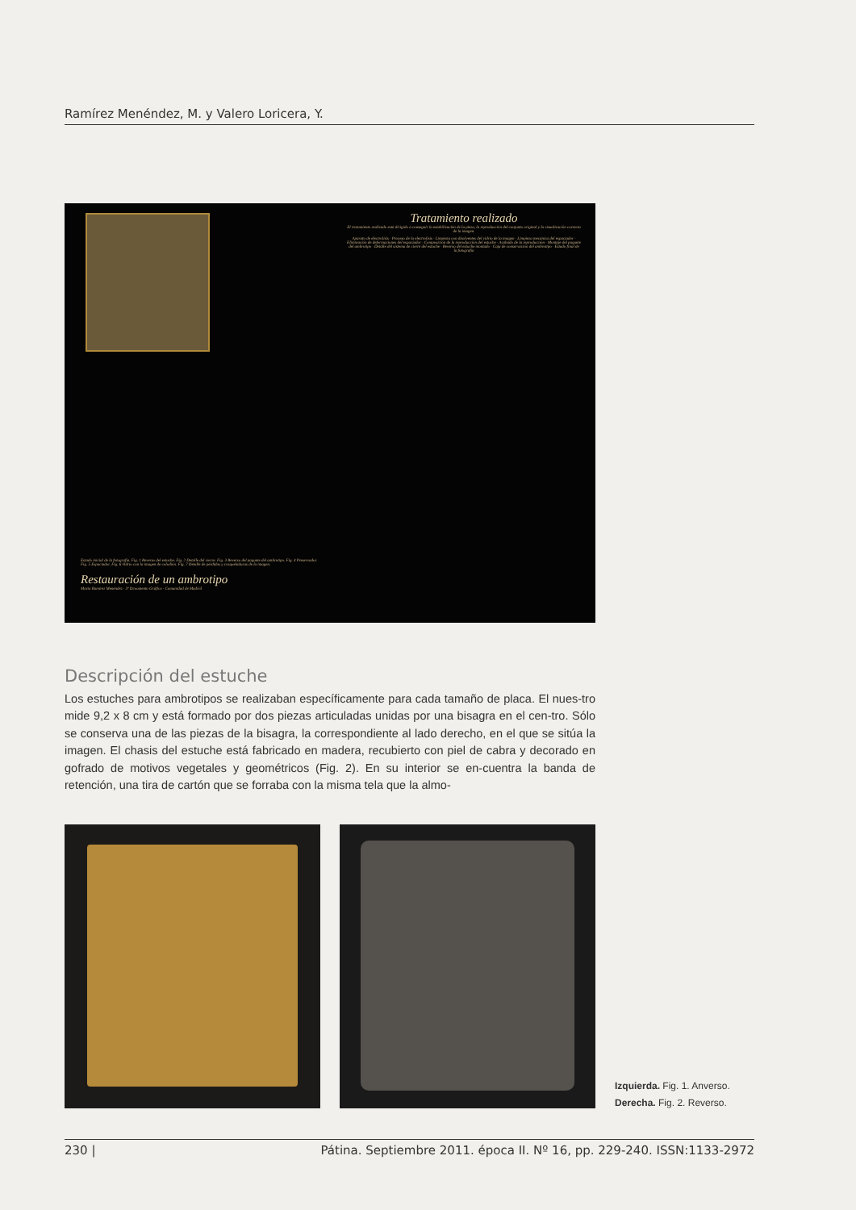Ramírez Menéndez, M. y Valero Loricera, Y.
Tratamiento realizado
El tratamiento realizado está dirigido a conseguir la estabilización de la pieza, la reproducción del conjunto original y la visualización correcta de la imagen.
Aparato de electrolisis · Proceso de la electrolisis · Limpieza con disolventes del vidrio de la imagen · Limpieza mecánica del espaciador · Eliminación de deformaciones del espaciador · Composición de la reproducción del estuche · Acabado de la reproducción · Montaje del paquete del ambrotipo · Detalle del sistema de cierre del estuche · Reverso del estuche montado · Caja de conservación del ambrotipo · Estado final de la fotografía
Estado inicial de la fotografía. Fig. 1 Reverso del estuche. Fig. 2 Detalle del cierre. Fig. 3 Reverso del paquete del ambrotipo. Fig. 4 Preservador. Fig. 5 Espaciador. Fig. 6 Vidrio con la imagen de colodión. Fig. 7 Detalle de pérdidas y craqueladuras de la imagen.
Restauración de un ambrotipo
Marta Ramírez Menéndez · 3º Dcoumento Gráfico · Comunidad de Madrid
Descripción del estuche
Los estuches para ambrotipos se realizaban específicamente para cada tamaño de placa. El nues-tro mide 9,2 x 8 cm y está formado por dos piezas articuladas unidas por una bisagra en el cen-tro. Sólo se conserva una de las piezas de la bisagra, la correspondiente al lado derecho, en el que se sitúa la imagen. El chasis del estuche está fabricado en madera, recubierto con piel de cabra y decorado en gofrado de motivos vegetales y geométricos (Fig. 2). En su interior se en-cuentra la banda de retención, una tira de cartón que se forraba con la misma tela que la almo-
Izquierda. Fig. 1. Anverso.
Derecha. Fig. 2. Reverso.
230 | Pátina. Septiembre 2011. época II. Nº 16, pp. 229-240. ISSN:1133-2972